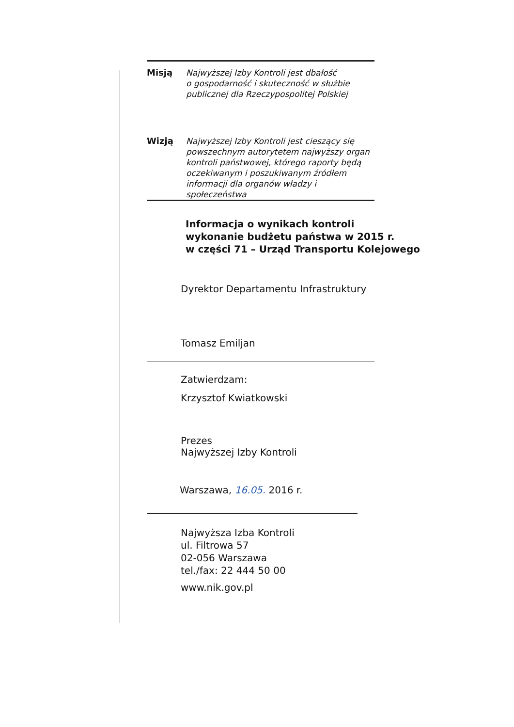Misją Najwyższej Izby Kontroli jest dbałość
o gospodarność i skuteczność w służbie
publicznej dla Rzeczypospolitej Polskiej
Wizją Najwyższej Izby Kontroli jest cieszący się
powszechnym autorytetem najwyższy organ
kontroli państwowej, którego raporty będą
oczekiwanym i poszukiwanym źródłem
informacji dla organów władzy i społeczeństwa
Informacja o wynikach kontroli
wykonanie budżetu państwa w 2015 r.
w części 71 – Urząd Transportu Kolejowego
Dyrektor Departamentu Infrastruktury
Tomasz Emiljan
Zatwierdzam:
Krzysztof Kwiatkowski
Prezes
Najwyższej Izby Kontroli
Warszawa, 16.05. 2016 r.
Najwyższa Izba Kontroli
ul. Filtrowa 57
02-056 Warszawa
tel./fax: 22 444 50 00
www.nik.gov.pl